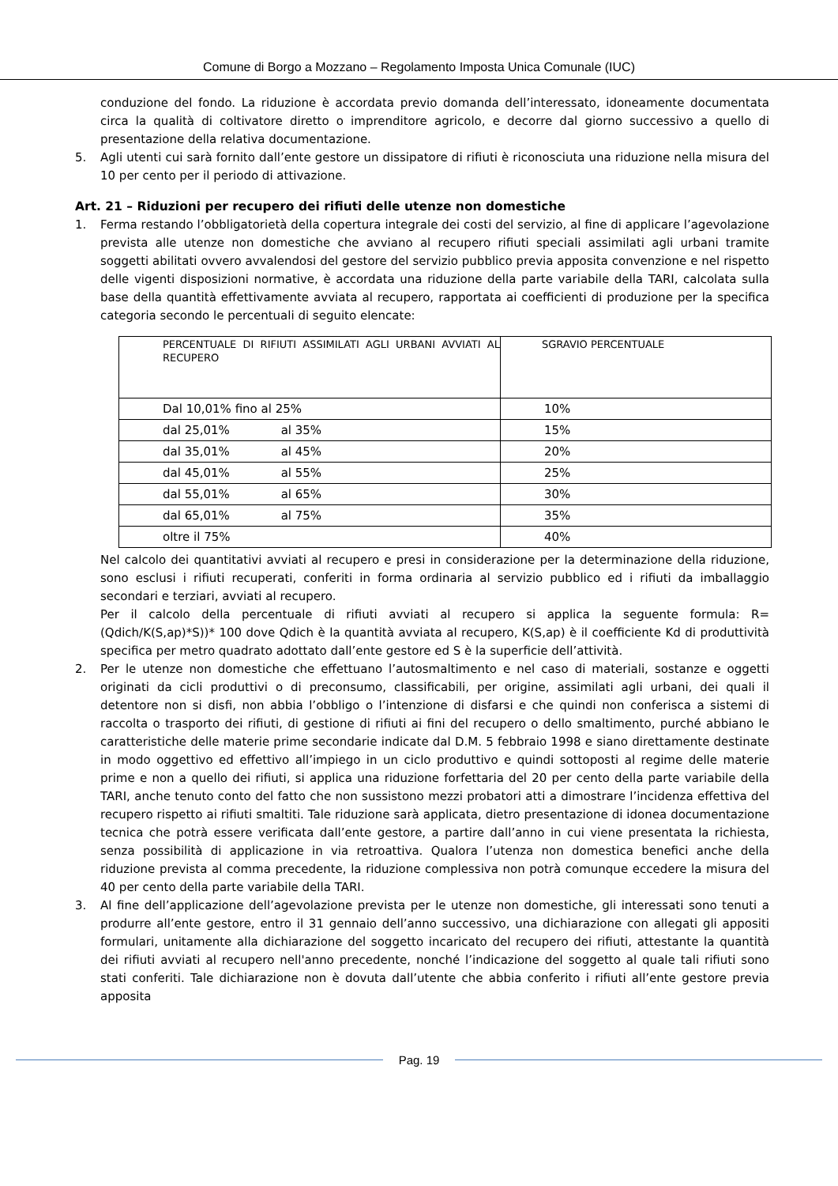Comune di Borgo a Mozzano – Regolamento Imposta Unica Comunale (IUC)
conduzione del fondo. La riduzione è accordata previo domanda dell’interessato, idoneamente documentata circa la qualità di coltivatore diretto o imprenditore agricolo, e decorre dal giorno successivo a quello di presentazione della relativa documentazione.
5. Agli utenti cui sarà fornito dall’ente gestore un dissipatore di rifiuti è riconosciuta una riduzione nella misura del 10 per cento per il periodo di attivazione.
Art. 21 – Riduzioni per recupero dei rifiuti delle utenze non domestiche
1. Ferma restando l’obbligatorietà della copertura integrale dei costi del servizio, al fine di applicare l’agevolazione prevista alle utenze non domestiche che avviano al recupero rifiuti speciali assimilati agli urbani tramite soggetti abilitati ovvero avvalendosi del gestore del servizio pubblico previa apposita convenzione e nel rispetto delle vigenti disposizioni normative, è accordata una riduzione della parte variabile della TARI, calcolata sulla base della quantità effettivamente avviata al recupero, rapportata ai coefficienti di produzione per la specifica categoria secondo le percentuali di seguito elencate:
| PERCENTUALE DI RIFIUTI ASSIMILATI AGLI URBANI AVVIATI AL RECUPERO | SGRAVIO PERCENTUALE |
| Dal 10,01% fino al 25% | 10% |
| dal 25,01% al 35% | 15% |
| dal 35,01% al 45% | 20% |
| dal 45,01% al 55% | 25% |
| dal 55,01% al 65% | 30% |
| dal 65,01% al 75% | 35% |
| oltre il 75% | 40% |
Nel calcolo dei quantitativi avviati al recupero e presi in considerazione per la determinazione della riduzione, sono esclusi i rifiuti recuperati, conferiti in forma ordinaria al servizio pubblico ed i rifiuti da imballaggio secondari e terziari, avviati al recupero.
Per il calcolo della percentuale di rifiuti avviati al recupero si applica la seguente formula: R= (Qdich/K(S,ap)*S))* 100 dove Qdich è la quantità avviata al recupero, K(S,ap) è il coefficiente Kd di produttività specifica per metro quadrato adottato dall’ente gestore ed S è la superficie dell’attività.
2. Per le utenze non domestiche che effettuano l’autosmaltimento e nel caso di materiali, sostanze e oggetti originati da cicli produttivi o di preconsumo, classificabili, per origine, assimilati agli urbani, dei quali il detentore non si disfi, non abbia l’obbligo o l’intenzione di disfarsi e che quindi non conferisca a sistemi di raccolta o trasporto dei rifiuti, di gestione di rifiuti ai fini del recupero o dello smaltimento, purché abbiano le caratteristiche delle materie prime secondarie indicate dal D.M. 5 febbraio 1998 e siano direttamente destinate in modo oggettivo ed effettivo all’impiego in un ciclo produttivo e quindi sottoposti al regime delle materie prime e non a quello dei rifiuti, si applica una riduzione forfettaria del 20 per cento della parte variabile della TARI, anche tenuto conto del fatto che non sussistono mezzi probatori atti a dimostrare l’incidenza effettiva del recupero rispetto ai rifiuti smaltiti. Tale riduzione sarà applicata, dietro presentazione di idonea documentazione tecnica che potrà essere verificata dall’ente gestore, a partire dall’anno in cui viene presentata la richiesta, senza possibilità di applicazione in via retroattiva. Qualora l’utenza non domestica benefici anche della riduzione prevista al comma precedente, la riduzione complessiva non potrà comunque eccedere la misura del 40 per cento della parte variabile della TARI.
3. Al fine dell’applicazione dell’agevolazione prevista per le utenze non domestiche, gli interessati sono tenuti a produrre all’ente gestore, entro il 31 gennaio dell’anno successivo, una dichiarazione con allegati gli appositi formulari, unitamente alla dichiarazione del soggetto incaricato del recupero dei rifiuti, attestante la quantità dei rifiuti avviati al recupero nell'anno precedente, nonché l’indicazione del soggetto al quale tali rifiuti sono stati conferiti. Tale dichiarazione non è dovuta dall’utente che abbia conferito i rifiuti all’ente gestore previa apposita
Pag. 19